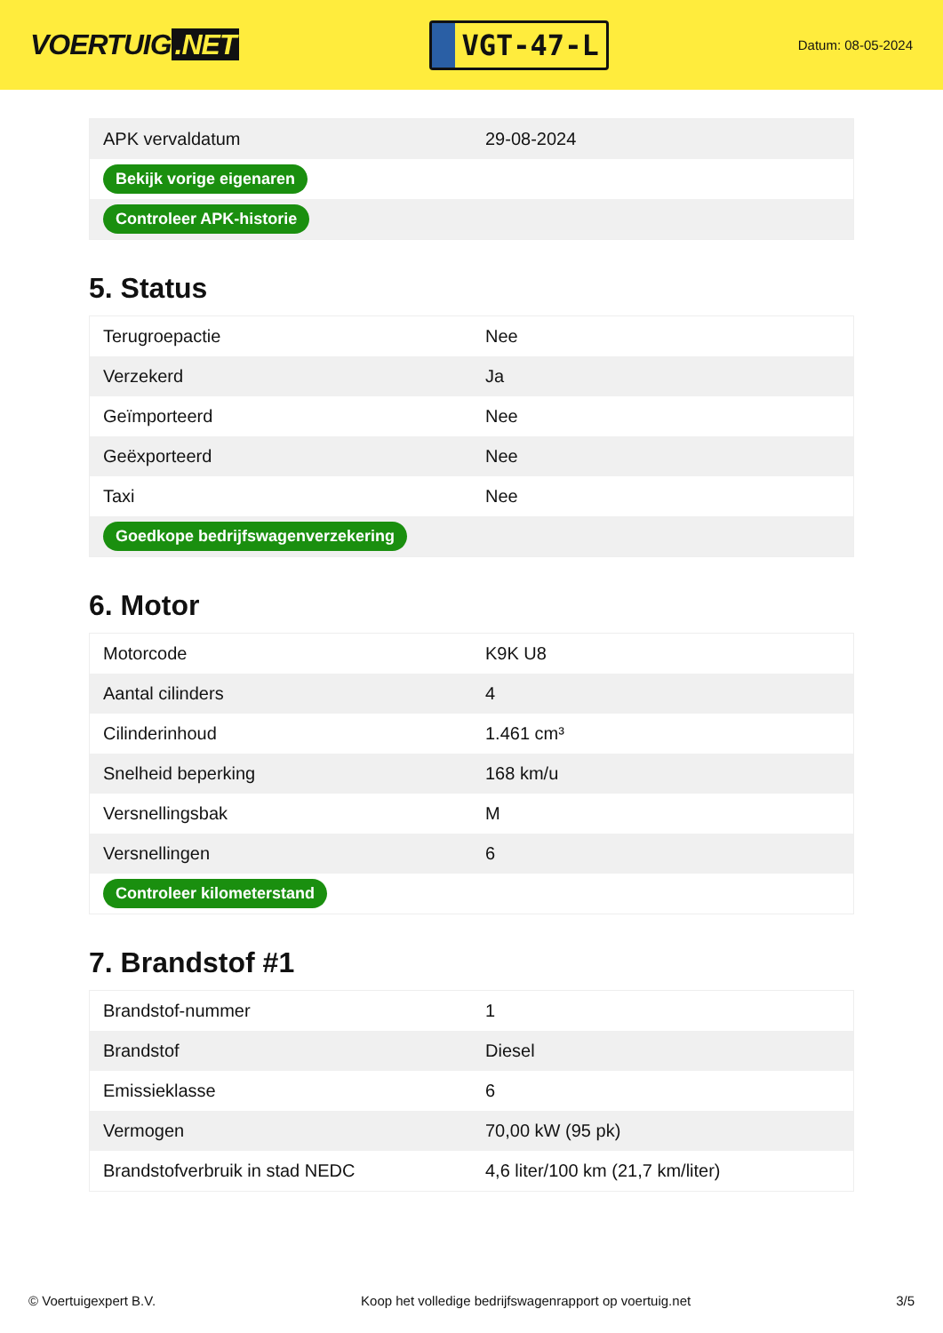VOERTUIG.NET
VGT-47-L
Datum: 08-05-2024
| APK vervaldatum | 29-08-2024 |
| Bekijk vorige eigenaren | |
| Controleer APK-historie | |
5. Status
| Terugroepactie | Nee |
| Verzekerd | Ja |
| Geïmporteerd | Nee |
| Geëxporteerd | Nee |
| Taxi | Nee |
| Goedkope bedrijfswagenverzekering | |
6. Motor
| Motorcode | K9K U8 |
| Aantal cilinders | 4 |
| Cilinderinhoud | 1.461 cm³ |
| Snelheid beperking | 168 km/u |
| Versnellingsbak | M |
| Versnellingen | 6 |
| Controleer kilometerstand | |
7. Brandstof #1
| Brandstof-nummer | 1 |
| Brandstof | Diesel |
| Emissieklasse | 6 |
| Vermogen | 70,00 kW (95 pk) |
| Brandstofverbruik in stad NEDC | 4,6 liter/100 km (21,7 km/liter) |
© Voertuigexpert B.V. Koop het volledige bedrijfswagenrapport op voertuig.net 3/5